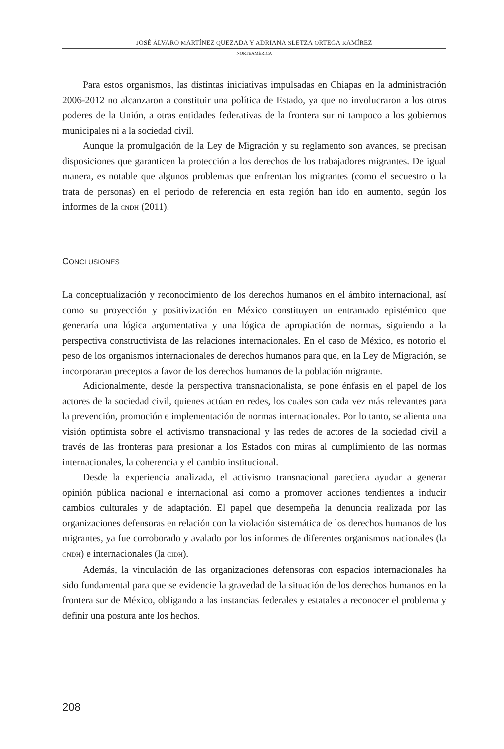JOSÉ ÁLVARO MARTÍNEZ QUEZADA Y ADRIANA SLETZA ORTEGA RAMÍREZ
NORTEAMÉRICA
Para estos organismos, las distintas iniciativas impulsadas en Chiapas en la administración 2006-2012 no alcanzaron a constituir una política de Estado, ya que no involucraron a los otros poderes de la Unión, a otras entidades federativas de la frontera sur ni tampoco a los gobiernos municipales ni a la sociedad civil.
Aunque la promulgación de la Ley de Migración y su reglamento son avances, se precisan disposiciones que garanticen la protección a los derechos de los trabajadores migrantes. De igual manera, es notable que algunos problemas que enfrentan los migrantes (como el secuestro o la trata de personas) en el periodo de referencia en esta región han ido en aumento, según los informes de la CNDH (2011).
CONCLUSIONES
La conceptualización y reconocimiento de los derechos humanos en el ámbito internacional, así como su proyección y positivización en México constituyen un entramado epistémico que generaría una lógica argumentativa y una lógica de apropiación de normas, siguiendo a la perspectiva constructivista de las relaciones internacionales. En el caso de México, es notorio el peso de los organismos internacionales de derechos humanos para que, en la Ley de Migración, se incorporaran preceptos a favor de los derechos humanos de la población migrante.
Adicionalmente, desde la perspectiva transnacionalista, se pone énfasis en el papel de los actores de la sociedad civil, quienes actúan en redes, los cuales son cada vez más relevantes para la prevención, promoción e implementación de normas internacionales. Por lo tanto, se alienta una visión optimista sobre el activismo transnacional y las redes de actores de la sociedad civil a través de las fronteras para presionar a los Estados con miras al cumplimiento de las normas internacionales, la coherencia y el cambio institucional.
Desde la experiencia analizada, el activismo transnacional pareciera ayudar a generar opinión pública nacional e internacional así como a promover acciones tendientes a inducir cambios culturales y de adaptación. El papel que desempeña la denuncia realizada por las organizaciones defensoras en relación con la violación sistemática de los derechos humanos de los migrantes, ya fue corroborado y avalado por los informes de diferentes organismos nacionales (la CNDH) e internacionales (la CIDH).
Además, la vinculación de las organizaciones defensoras con espacios internacionales ha sido fundamental para que se evidencie la gravedad de la situación de los derechos humanos en la frontera sur de México, obligando a las instancias federales y estatales a reconocer el problema y definir una postura ante los hechos.
208